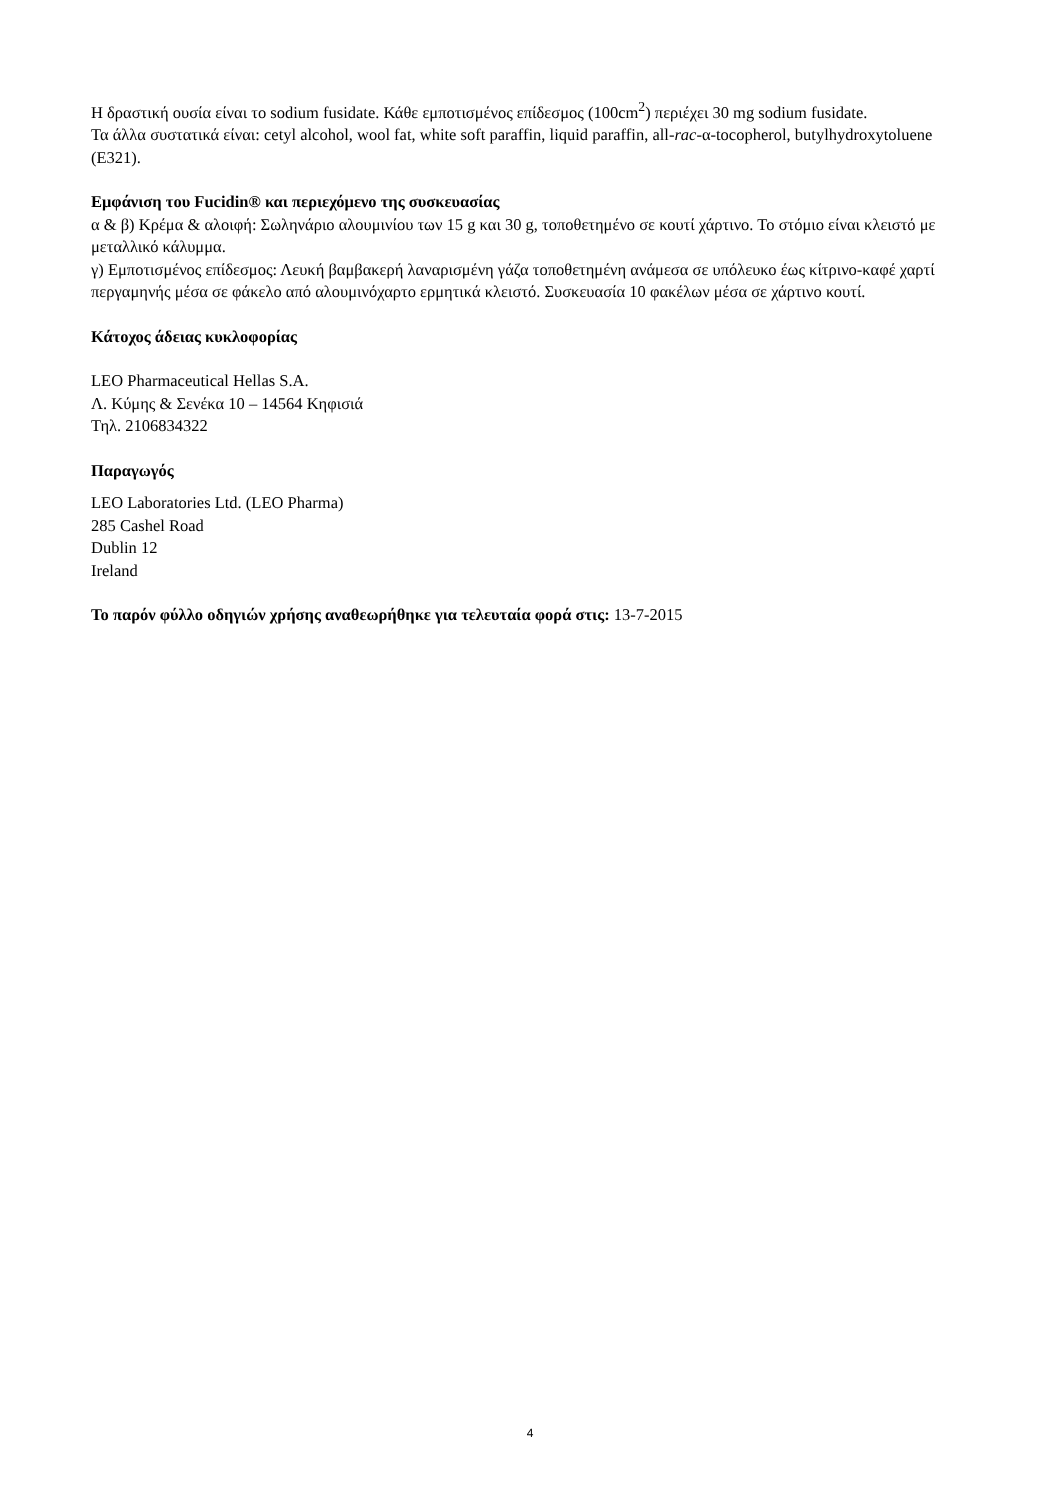Η δραστική ουσία είναι το sodium fusidate. Κάθε εμποτισμένος επίδεσμος (100cm<sup>2</sup>) περιέχει 30 mg sodium fusidate.
Τα άλλα συστατικά είναι: cetyl alcohol, wool fat, white soft paraffin, liquid paraffin, all-rac-α-tocopherol, butylhydroxytoluene (E321).
Εμφάνιση του Fucidin® και περιεχόμενο της συσκευασίας
α & β) Κρέμα & αλοιφή: Σωληνάριο αλουμινίου των 15 g και 30 g, τοποθετημένο σε κουτί χάρτινο. Το στόμιο είναι κλειστό με μεταλλικό κάλυμμα.
γ) Εμποτισμένος επίδεσμος: Λευκή βαμβακερή λαναρισμένη γάζα τοποθετημένη ανάμεσα σε υπόλευκο έως κίτρινο-καφέ χαρτί περγαμηνής μέσα σε φάκελο από αλουμινόχαρτο ερμητικά κλειστό. Συσκευασία 10 φακέλων μέσα σε χάρτινο κουτί.
Κάτοχος άδειας κυκλοφορίας
LEO Pharmaceutical Hellas S.A.
Λ. Κύμης & Σενέκα 10 – 14564 Κηφισιά
Τηλ. 2106834322
Παραγωγός
LEO Laboratories Ltd. (LEO Pharma)
285 Cashel Road
Dublin 12
Ireland
Το παρόν φύλλο οδηγιών χρήσης αναθεωρήθηκε για τελευταία φορά στις: 13-7-2015
4